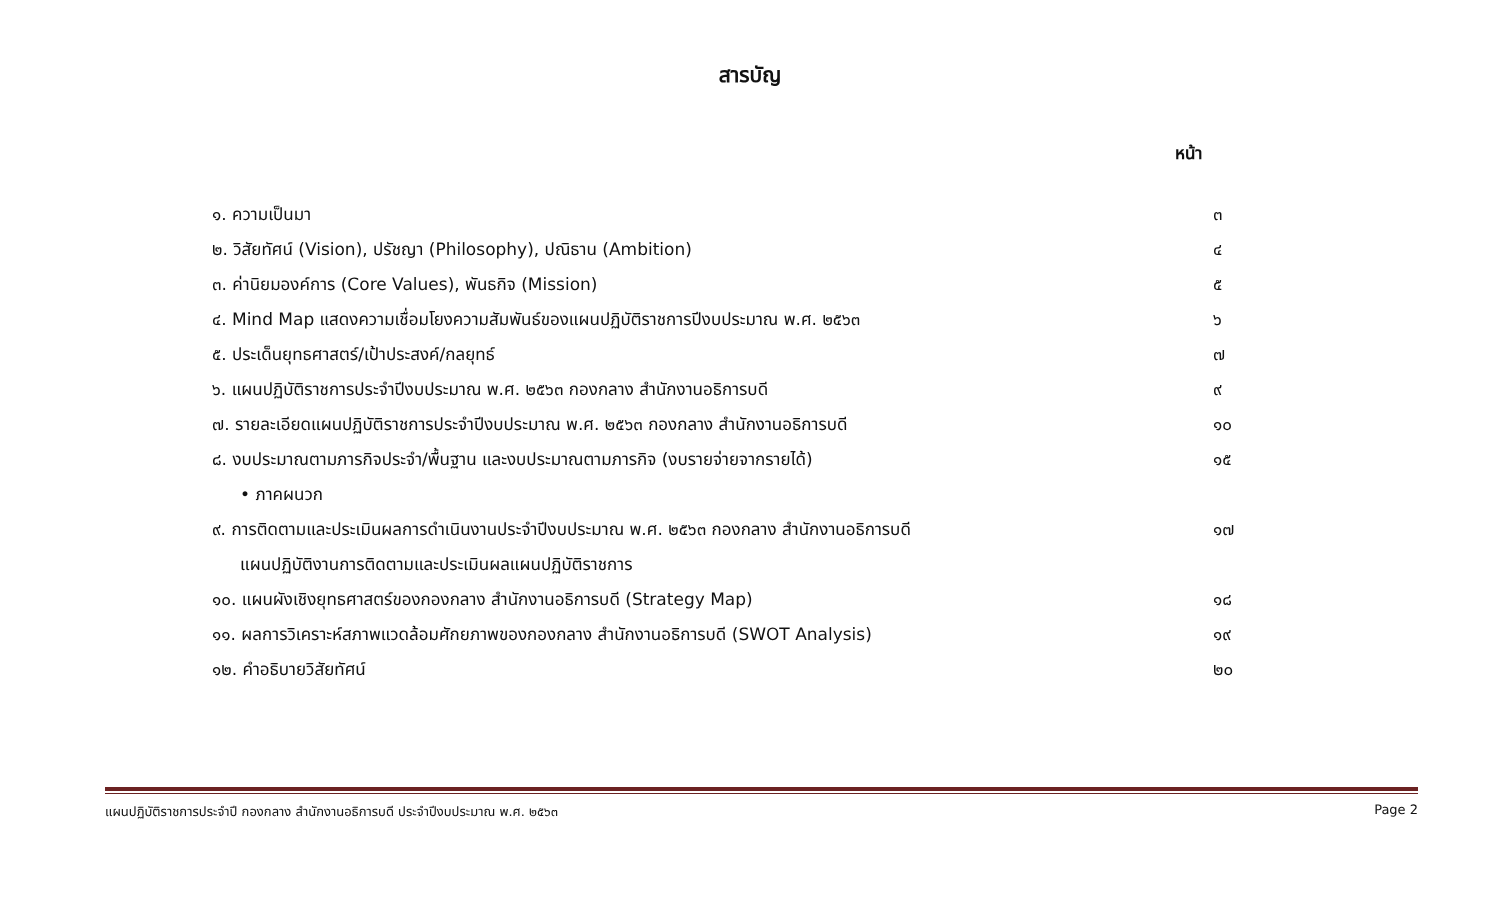สารบัญ
หน้า
| ๑. ความเป็นมา | ๓ |
| ๒. วิสัยทัศน์ (Vision), ปรัชญา (Philosophy), ปณิธาน (Ambition) | ๔ |
| ๓. ค่านิยมองค์การ (Core Values), พันธกิจ (Mission) | ๕ |
| ๔. Mind Map แสดงความเชื่อมโยงความสัมพันธ์ของแผนปฏิบัติราชการปีงบประมาณ พ.ศ. ๒๕๖๓ | ๖ |
| ๕. ประเด็นยุทธศาสตร์/เป้าประสงค์/กลยุทธ์ | ๗ |
| ๖. แผนปฏิบัติราชการประจำปีงบประมาณ พ.ศ. ๒๕๖๓ กองกลาง สำนักงานอธิการบดี | ๙ |
| ๗. รายละเอียดแผนปฏิบัติราชการประจำปีงบประมาณ พ.ศ. ๒๕๖๓ กองกลาง สำนักงานอธิการบดี | ๑๐ |
| ๘. งบประมาณตามภารกิจประจำ/พื้นฐาน และงบประมาณตามภารกิจ (งบรายจ่ายจากรายได้) | ๑๕ |
| • ภาคผนวก | |
| ๙. การติดตามและประเมินผลการดำเนินงานประจำปีงบประมาณ พ.ศ. ๒๕๖๓ กองกลาง สำนักงานอธิการบดี | ๑๗ |
| แผนปฏิบัติงานการติดตามและประเมินผลแผนปฏิบัติราชการ | |
| ๑๐. แผนผังเชิงยุทธศาสตร์ของกองกลาง สำนักงานอธิการบดี (Strategy Map) | ๑๘ |
| ๑๑. ผลการวิเคราะห์สภาพแวดล้อมศักยภาพของกองกลาง สำนักงานอธิการบดี (SWOT Analysis) | ๑๙ |
| ๑๒. คำอธิบายวิสัยทัศน์ | ๒๐ |
แผนปฏิบัติราชการประจำปี กองกลาง สำนักงานอธิการบดี ประจำปีงบประมาณ พ.ศ. ๒๕๖๓ Page 2